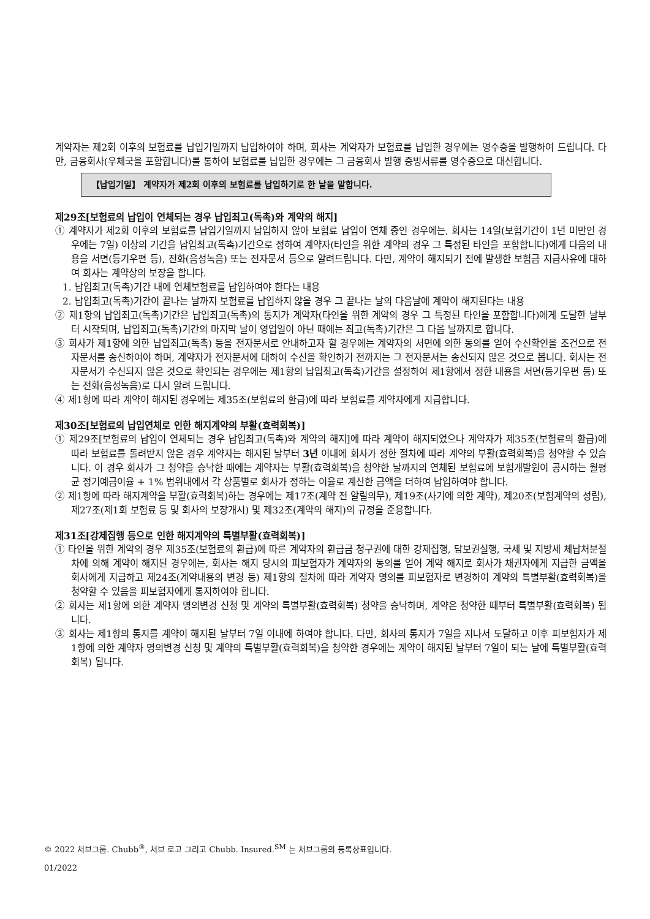계약자는 제2회 이후의 보험료를 납입기일까지 납입하여야 하며, 회사는 계약자가 보험료를 납입한 경우에는 영수증을 발행하여 드립니다. 다만, 금융회사(우체국을 포함합니다)를 통하여 보험료를 납입한 경우에는 그 금융회사 발행 증빙서류를 영수증으로 대신합니다.
【납입기일】 계약자가 제2회 이후의 보험료를 납입하기로 한 날을 말합니다.
제29조[보험료의 납입이 연체되는 경우 납입최고(독촉)와 계약의 해지]
① 계약자가 제2회 이후의 보험료를 납입기일까지 납입하지 않아 보험료 납입이 연체 중인 경우에는, 회사는 14일(보험기간이 1년 미만인 경우에는 7일) 이상의 기간을 납입최고(독촉)기간으로 정하여 계약자(타인을 위한 계약의 경우 그 특정된 타인을 포함합니다)에게 다음의 내용을 서면(등기우편 등), 전화(음성녹음) 또는 전자문서 등으로 알려드립니다. 다만, 계약이 해지되기 전에 발생한 보험금 지급사유에 대하여 회사는 계약상의 보장을 합니다.
1. 납입최고(독촉)기간 내에 연체보험료를 납입하여야 한다는 내용
2. 납입최고(독촉)기간이 끝나는 날까지 보험료를 납입하지 않을 경우 그 끝나는 날의 다음날에 계약이 해지된다는 내용
② 제1항의 납입최고(독촉)기간은 납입최고(독촉)의 통지가 계약자(타인을 위한 계약의 경우 그 특정된 타인을 포함합니다)에게 도달한 날부터 시작되며, 납입최고(독촉)기간의 마지막 날이 영업일이 아닌 때에는 최고(독촉)기간은 그 다음 날까지로 합니다.
③ 회사가 제1항에 의한 납입최고(독촉) 등을 전자문서로 안내하고자 할 경우에는 계약자의 서면에 의한 동의를 얻어 수신확인을 조건으로 전자문서를 송신하여야 하며, 계약자가 전자문서에 대하여 수신을 확인하기 전까지는 그 전자문서는 송신되지 않은 것으로 봅니다. 회사는 전자문서가 수신되지 않은 것으로 확인되는 경우에는 제1항의 납입최고(독촉)기간을 설정하여 제1항에서 정한 내용을 서면(등기우편 등) 또는 전화(음성녹음)로 다시 알려 드립니다.
④ 제1항에 따라 계약이 해지된 경우에는 제35조(보험료의 환급)에 따라 보험료를 계약자에게 지급합니다.
제30조[보험료의 납입연체로 인한 해지계약의 부활(효력회복)]
① 제29조[보험료의 납입이 연체되는 경우 납입최고(독촉)와 계약의 해지]에 따라 계약이 해지되었으나 계약자가 제35조(보험료의 환급)에 따라 보험료를 돌려받지 않은 경우 계약자는 해지된 날부터 3년 이내에 회사가 정한 절차에 따라 계약의 부활(효력회복)을 청약할 수 있습니다. 이 경우 회사가 그 청약을 승낙한 때에는 계약자는 부활(효력회복)을 청약한 날까지의 연체된 보험료에 보험개발원이 공시하는 월평균 정기예금이율 + 1% 범위내에서 각 상품별로 회사가 정하는 이율로 계산한 금액을 더하여 납입하여야 합니다.
② 제1항에 따라 해지계약을 부활(효력회복)하는 경우에는 제17조(계약 전 알릴의무), 제19조(사기에 의한 계약), 제20조(보험계약의 성립), 제27조(제1회 보험료 등 및 회사의 보장개시) 및 제32조(계약의 해지)의 규정을 준용합니다.
제31조[강제집행 등으로 인한 해지계약의 특별부활(효력회복)]
① 타인을 위한 계약의 경우 제35조(보험료의 환급)에 따른 계약자의 환급금 청구권에 대한 강제집행, 담보권실행, 국세 및 지방세 체납처분절차에 의해 계약이 해지된 경우에는, 회사는 해지 당시의 피보험자가 계약자의 동의를 얻어 계약 해지로 회사가 채권자에게 지급한 금액을 회사에게 지급하고 제24조(계약내용의 변경 등) 제1항의 절차에 따라 계약자 명의를 피보험자로 변경하여 계약의 특별부활(효력회복)을 청약할 수 있음을 피보험자에게 통지하여야 합니다.
② 회사는 제1항에 의한 계약자 명의변경 신청 및 계약의 특별부활(효력회복) 청약을 승낙하며, 계약은 청약한 때부터 특별부활(효력회복) 됩니다.
③ 회사는 제1항의 통지를 계약이 해지된 날부터 7일 이내에 하여야 합니다. 다만, 회사의 통지가 7일을 지나서 도달하고 이후 피보험자가 제1항에 의한 계약자 명의변경 신청 및 계약의 특별부활(효력회복)을 청약한 경우에는 계약이 해지된 날부터 7일이 되는 날에 특별부활(효력회복) 됩니다.
© 2022 처브그룹. Chubb<sup>®</sup>, 처브 로고 그리고 Chubb. Insured.<sup>SM</sup> 는 처브그룹의 등록상표입니다.
01/2022